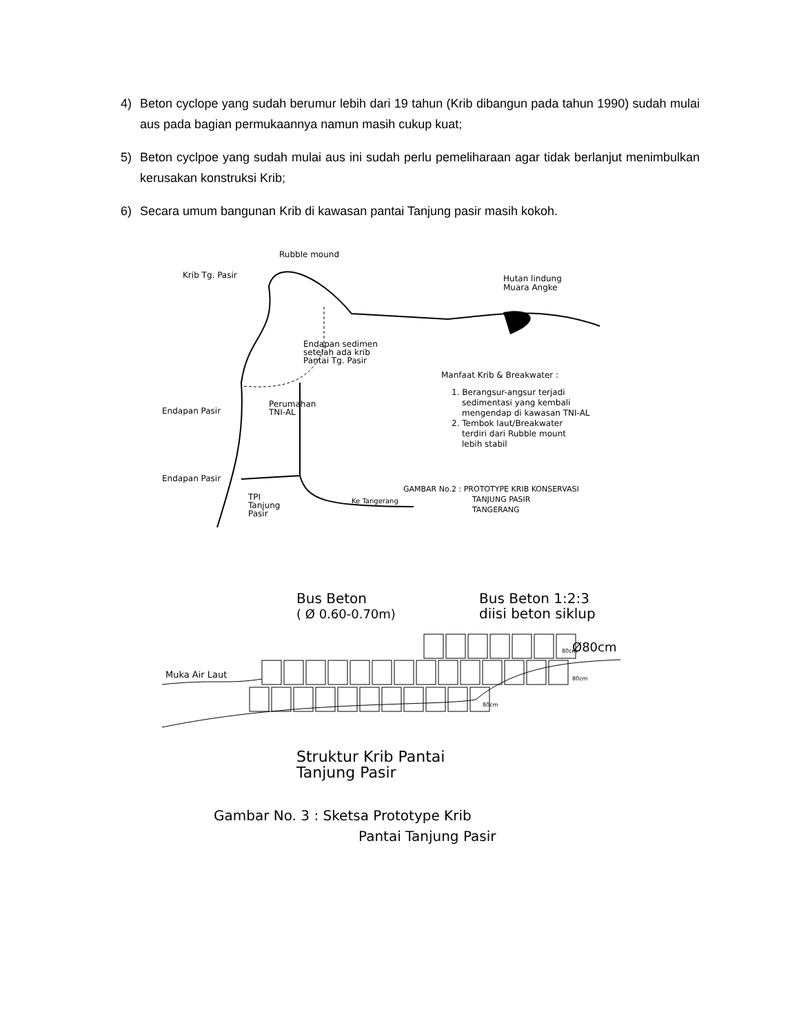4) Beton cyclope yang sudah berumur lebih dari 19 tahun (Krib dibangun pada tahun 1990) sudah mulai aus pada bagian permukaannya namun masih cukup kuat;
5) Beton cyclpoe yang sudah mulai aus ini sudah perlu pemeliharaan agar tidak berlanjut menimbulkan kerusakan konstruksi Krib;
6) Secara umum bangunan Krib di kawasan pantai Tanjung pasir masih kokoh.
Rubble mound
Krib Tg. Pasir
Hutan lindung
Muara Angke
Endapan sedimen
setelah ada krib
Pantai Tg. Pasir
Manfaat Krib & Breakwater :
1. Berangsur-angsur terjadi
sedimentasi yang kembali
mengendap di kawasan TNI-AL
2. Tembok laut/Breakwater
terdiri dari Rubble mount
lebih stabil
Perumahan
TNI-AL
Endapan Pasir
Endapan Pasir
GAMBAR No.2 : PROTOTYPE KRIB KONSERVASI
TANJUNG PASIR
TANGERANG
TPI
Tanjung
Pasir
Ke Tangerang
Bus Beton
( Ø 0.60-0.70m)
Bus Beton 1:2:3
diisi beton siklup
Ø80cm
Muka Air Laut
80cm
80cm
80cm
Struktur Krib Pantai
Tanjung Pasir
Gambar No. 3 : Sketsa Prototype Krib
Pantai Tanjung Pasir